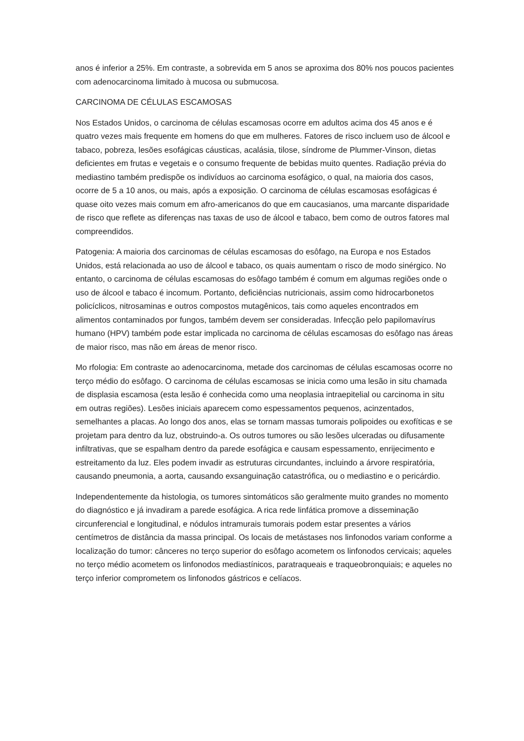anos é inferior a 25%. Em contraste, a sobrevida em 5 anos se aproxima dos 80% nos poucos pacientes com adenocarcinoma limitado à mucosa ou submucosa.
CARCINOMA DE CÉLULAS ESCAMOSAS
Nos Estados Unidos, o carcinoma de células escamosas ocorre em adultos acima dos 45 anos e é quatro vezes mais frequente em homens do que em mulheres. Fatores de risco incluem uso de álcool e tabaco, pobreza, lesões esofágicas cáusticas, acalásia, tilose, síndrome de Plummer-Vinson, dietas deficientes em frutas e vegetais e o consumo frequente de bebidas muito quentes. Radiação prévia do mediastino também predispõe os indivíduos ao carcinoma esofágico, o qual, na maioria dos casos, ocorre de 5 a 10 anos, ou mais, após a exposição. O carcinoma de células escamosas esofágicas é quase oito vezes mais comum em afro-americanos do que em caucasianos, uma marcante disparidade de risco que reflete as diferenças nas taxas de uso de álcool e tabaco, bem como de outros fatores mal compreendidos.
Patogenia: A maioria dos carcinomas de células escamosas do esôfago, na Europa e nos Estados Unidos, está relacionada ao uso de álcool e tabaco, os quais aumentam o risco de modo sinérgico. No entanto, o carcinoma de células escamosas do esôfago também é comum em algumas regiões onde o uso de álcool e tabaco é incomum. Portanto, deficiências nutricionais, assim como hidrocarbonetos policíclicos, nitrosaminas e outros compostos mutagênicos, tais como aqueles encontrados em alimentos contaminados por fungos, também devem ser consideradas. Infecção pelo papilomavírus humano (HPV) também pode estar implicada no carcinoma de células escamosas do esôfago nas áreas de maior risco, mas não em áreas de menor risco.
Mo rfologia: Em contraste ao adenocarcinoma, metade dos carcinomas de células escamosas ocorre no terço médio do esôfago. O carcinoma de células escamosas se inicia como uma lesão in situ chamada de displasia escamosa (esta lesão é conhecida como uma neoplasia intraepitelial ou carcinoma in situ em outras regiões). Lesões iniciais aparecem como espessamentos pequenos, acinzentados, semelhantes a placas. Ao longo dos anos, elas se tornam massas tumorais polipoides ou exofíticas e se projetam para dentro da luz, obstruindo-a. Os outros tumores ou são lesões ulceradas ou difusamente infiltrativas, que se espalham dentro da parede esofágica e causam espessamento, enrijecimento e estreitamento da luz. Eles podem invadir as estruturas circundantes, incluindo a árvore respiratória, causando pneumonia, a aorta, causando exsanguinação catastrófica, ou o mediastino e o pericárdio.
Independentemente da histologia, os tumores sintomáticos são geralmente muito grandes no momento do diagnóstico e já invadiram a parede esofágica. A rica rede linfática promove a disseminação circunferencial e longitudinal, e nódulos intramurais tumorais podem estar presentes a vários centímetros de distância da massa principal. Os locais de metástases nos linfonodos variam conforme a localização do tumor: cânceres no terço superior do esôfago acometem os linfonodos cervicais; aqueles no terço médio acometem os linfonodos mediastínicos, paratraqueais e traqueobronquiais; e aqueles no terço inferior comprometem os linfonodos gástricos e celíacos.